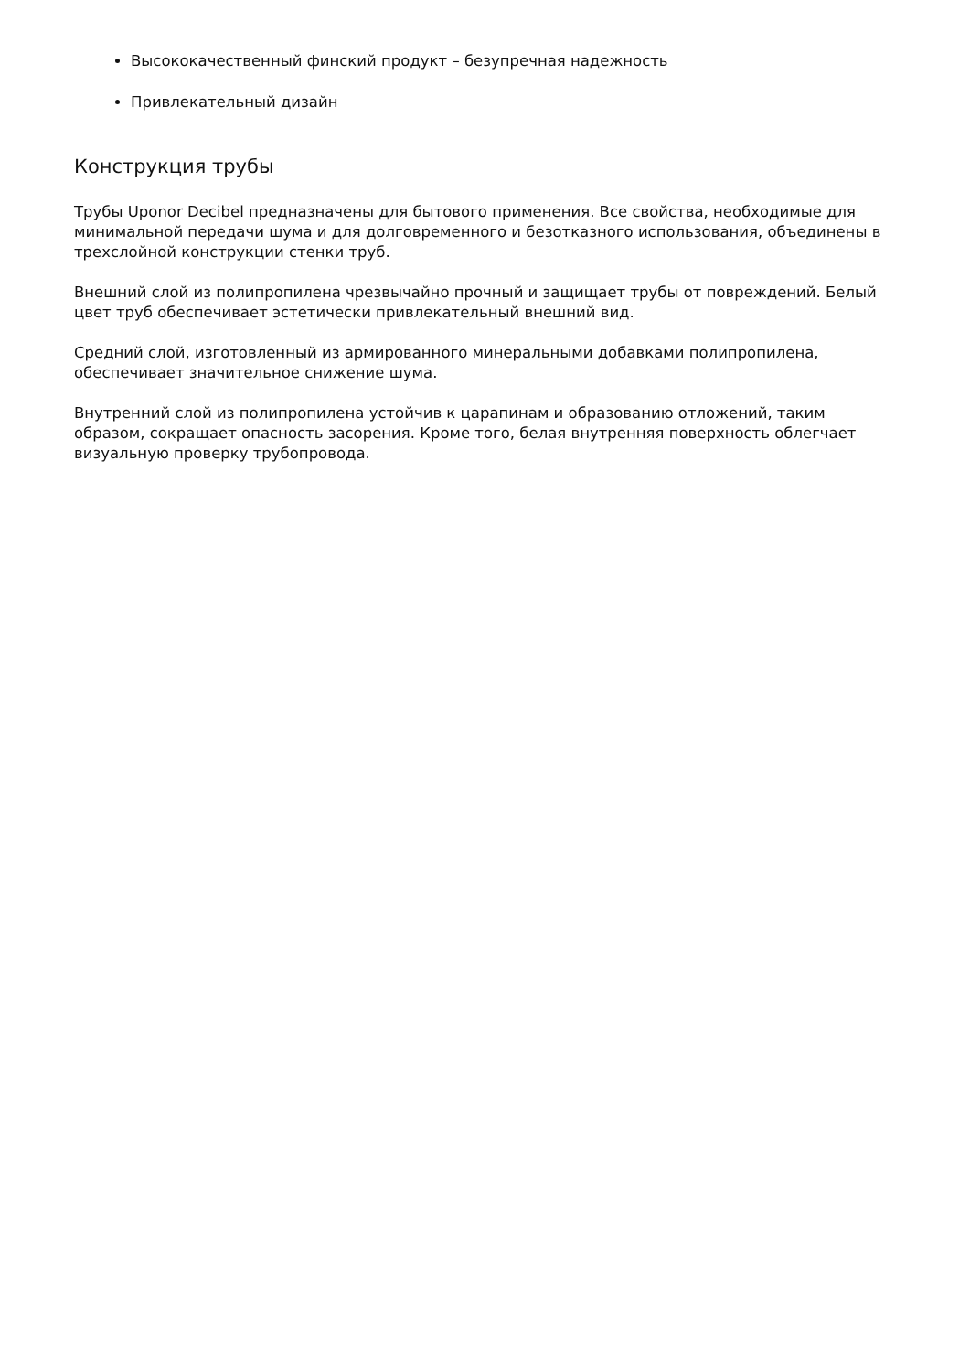Высококачественный финский продукт – безупречная надежность
Привлекательный дизайн
Конструкция трубы
Трубы Uponor Decibel предназначены для бытового применения. Все свойства, необходимые для минимальной передачи шума и для долговременного и безотказного использования, объединены в трехслойной конструкции стенки труб.
Внешний слой из полипропилена чрезвычайно прочный и защищает трубы от повреждений. Белый цвет труб обеспечивает эстетически привлекательный внешний вид.
Средний слой, изготовленный из армированного минеральными добавками полипропилена, обеспечивает значительное снижение шума.
Внутренний слой из полипропилена устойчив к царапинам и образованию отложений, таким образом, сокращает опасность засорения. Кроме того, белая внутренняя поверхность облегчает визуальную проверку трубопровода.